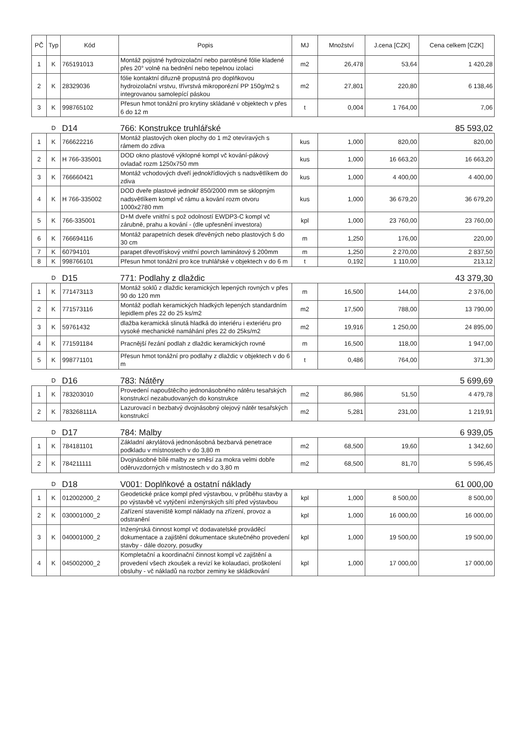| PČ | Typ | Kód | Popis | MJ | Množství | J.cena [CZK] | Cena celkem [CZK] |
| --- | --- | --- | --- | --- | --- | --- | --- |
| 1 | K | 765191013 | Montáž pojistné hydroizolační nebo parotěsné fólie kladené přes 20° volně na bednění nebo tepelnou izolaci | m2 | 26,478 | 53,64 | 1 420,28 |
| 2 | K | 28329036 | fólie kontaktní difuzně propustná pro doplňkovou hydroizolační vrstvu, třívrstvá mikroporézní PP 150g/m2 s integrovanou samolepící páskou | m2 | 27,801 | 220,80 | 6 138,46 |
| 3 | K | 998765102 | Přesun hmot tonážní pro krytiny skládané v objektech v přes 6 do 12 m | t | 0,004 | 1 764,00 | 7,06 |
| | D | D14 | 766: Konstrukce truhlářské | | | | 85 593,02 |
| 1 | K | 766622216 | Montáž plastových oken plochy do 1 m2 otevíravých s rámem do zdiva | kus | 1,000 | 820,00 | 820,00 |
| 2 | K | H 766-335001 | DOD okno plastové výklopné kompl vč kování-pákový ovladač rozm 1250x750 mm | kus | 1,000 | 16 663,20 | 16 663,20 |
| 3 | K | 766660421 | Montáž vchodových dveří jednokřídlových s nadsvětlíkem do zdiva | kus | 1,000 | 4 400,00 | 4 400,00 |
| 4 | K | H 766-335002 | DOD dveře plastové jednokř 850/2000 mm se sklopným nadsvětlíkem kompl vč rámu a kování rozm otvoru 1000x2780 mm | kus | 1,000 | 36 679,20 | 36 679,20 |
| 5 | K | 766-335001 | D+M dveře vnitřní s pož odolností EWDP3-C kompl vč zárubně, prahu a kování - (dle upřesnění investora) | kpl | 1,000 | 23 760,00 | 23 760,00 |
| 6 | K | 766694116 | Montáž parapetních desek dřevěných nebo plastových š do 30 cm | m | 1,250 | 176,00 | 220,00 |
| 7 | K | 60794101 | parapet dřevotřískový vnitřní povrch laminátový š 200mm | m | 1,250 | 2 270,00 | 2 837,50 |
| 8 | K | 998766101 | Přesun hmot tonážní pro kce truhlářské v objektech v do 6 m | t | 0,192 | 1 110,00 | 213,12 |
| | D | D15 | 771: Podlahy z dlaždic | | | | 43 379,30 |
| 1 | K | 771473113 | Montáž soklů z dlaždic keramických lepených rovných v přes 90 do 120 mm | m | 16,500 | 144,00 | 2 376,00 |
| 2 | K | 771573116 | Montáž podlah keramických hladkých lepených standardním lepidlem přes 22 do 25 ks/m2 | m2 | 17,500 | 788,00 | 13 790,00 |
| 3 | K | 59761432 | dlažba keramická slinutá hladká do interiéru i exteriéru pro vysoké mechanické namáhání přes 22 do 25ks/m2 | m2 | 19,916 | 1 250,00 | 24 895,00 |
| 4 | K | 771591184 | Pracnější řezání podlah z dlaždic keramických rovné | m | 16,500 | 118,00 | 1 947,00 |
| 5 | K | 998771101 | Přesun hmot tonážní pro podlahy z dlaždic v objektech v do 6 m | t | 0,486 | 764,00 | 371,30 |
| | D | D16 | 783: Nátěry | | | | 5 699,69 |
| 1 | K | 783203010 | Provedení napouštěcího jednonásobného nátěru tesařských konstrukcí nezabudovaných do konstrukce | m2 | 86,986 | 51,50 | 4 479,78 |
| 2 | K | 783268111A | Lazurovací n bezbatvý dvojnásobný olejový nátěr tesařských konstrukcí | m2 | 5,281 | 231,00 | 1 219,91 |
| | D | D17 | 784: Malby | | | | 6 939,05 |
| 1 | K | 784181101 | Základní akrylátová jednonásobná bezbarvá penetrace podkladu v místnostech v do 3,80 m | m2 | 68,500 | 19,60 | 1 342,60 |
| 2 | K | 784211111 | Dvojnásobné bílé malby ze směsí za mokra velmi dobře oděruvzdorných v místnostech v do 3,80 m | m2 | 68,500 | 81,70 | 5 596,45 |
| | D | D18 | V001: Doplňkové a ostatní náklady | | | | 61 000,00 |
| 1 | K | 012002000_2 | Geodetické práce kompl před výstavbou, v průběhu stavby a po výstavbě vč vytýčení inženýrských sítí před výstavbou | kpl | 1,000 | 8 500,00 | 8 500,00 |
| 2 | K | 030001000_2 | Zařízení staveniště kompl náklady na zřízení, provoz a odstranění | kpl | 1,000 | 16 000,00 | 16 000,00 |
| 3 | K | 040001000_2 | Inženýrská činnost kompl vč dodavatelské prováděcí dokumentace a zajištění dokumentace skutečného provedení stavby - dále dozory, posudky | kpl | 1,000 | 19 500,00 | 19 500,00 |
| 4 | K | 045002000_2 | Kompletační a koordinační činnost kompl vč zajištění a provedení všech zkoušek a revizí ke kolaudaci, proškolení obsluhy - vč nákladů na rozbor zeminy ke skládkování | kpl | 1,000 | 17 000,00 | 17 000,00 |